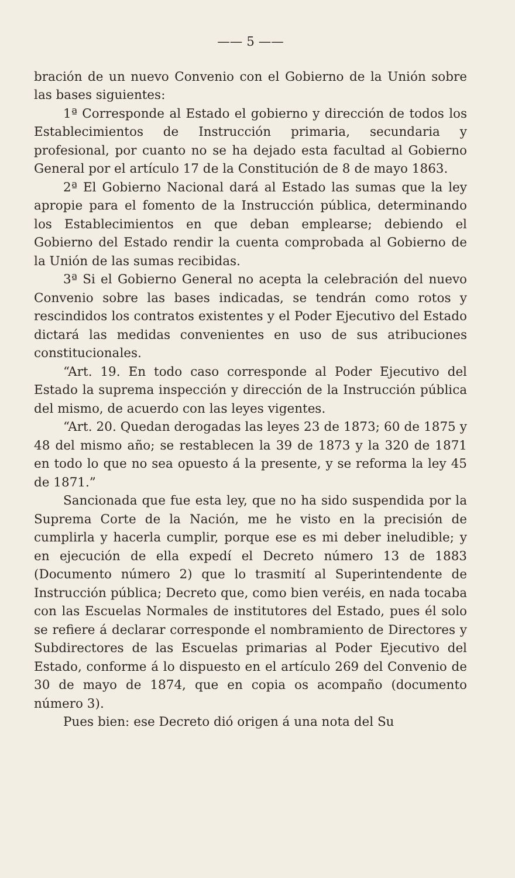—— 5 ——
bración de un nuevo Convenio con el Gobierno de la Unión sobre las bases siguientes:
1ª Corresponde al Estado el gobierno y dirección de todos los Establecimientos de Instrucción primaria, secundaria y profesional, por cuanto no se ha dejado esta facultad al Gobierno General por el artículo 17 de la Constitución de 8 de mayo 1863.
2ª El Gobierno Nacional dará al Estado las sumas que la ley apropie para el fomento de la Instrucción pública, determinando los Establecimientos en que deban emplearse; debiendo el Gobierno del Estado rendir la cuenta comprobada al Gobierno de la Unión de las sumas recibidas.
3ª Si el Gobierno General no acepta la celebración del nuevo Convenio sobre las bases indicadas, se tendrán como rotos y rescindidos los contratos existentes y el Poder Ejecutivo del Estado dictará las medidas convenientes en uso de sus atribuciones constitucionales.
“Art. 19. En todo caso corresponde al Poder Ejecutivo del Estado la suprema inspección y dirección de la Instrucción pública del mismo, de acuerdo con las leyes vigentes.
“Art. 20. Quedan derogadas las leyes 23 de 1873; 60 de 1875 y 48 del mismo año; se restablecen la 39 de 1873 y la 320 de 1871 en todo lo que no sea opuesto á la presente, y se reforma la ley 45 de 1871.”
Sancionada que fue esta ley, que no ha sido suspendida por la Suprema Corte de la Nación, me he visto en la precisión de cumplirla y hacerla cumplir, porque ese es mi deber ineludible; y en ejecución de ella expedí el Decreto número 13 de 1883 (Documento número 2) que lo trasmití al Superintendente de Instrucción pública; Decreto que, como bien veréis, en nada tocaba con las Escuelas Normales de institutores del Estado, pues él solo se refiere á declarar corresponde el nombramiento de Directores y Subdirectores de las Escuelas primarias al Poder Ejecutivo del Estado, conforme á lo dispuesto en el artículo 269 del Convenio de 30 de mayo de 1874, que en copia os acompaño (documento número 3).
Pues bien: ese Decreto dió origen á una nota del Su